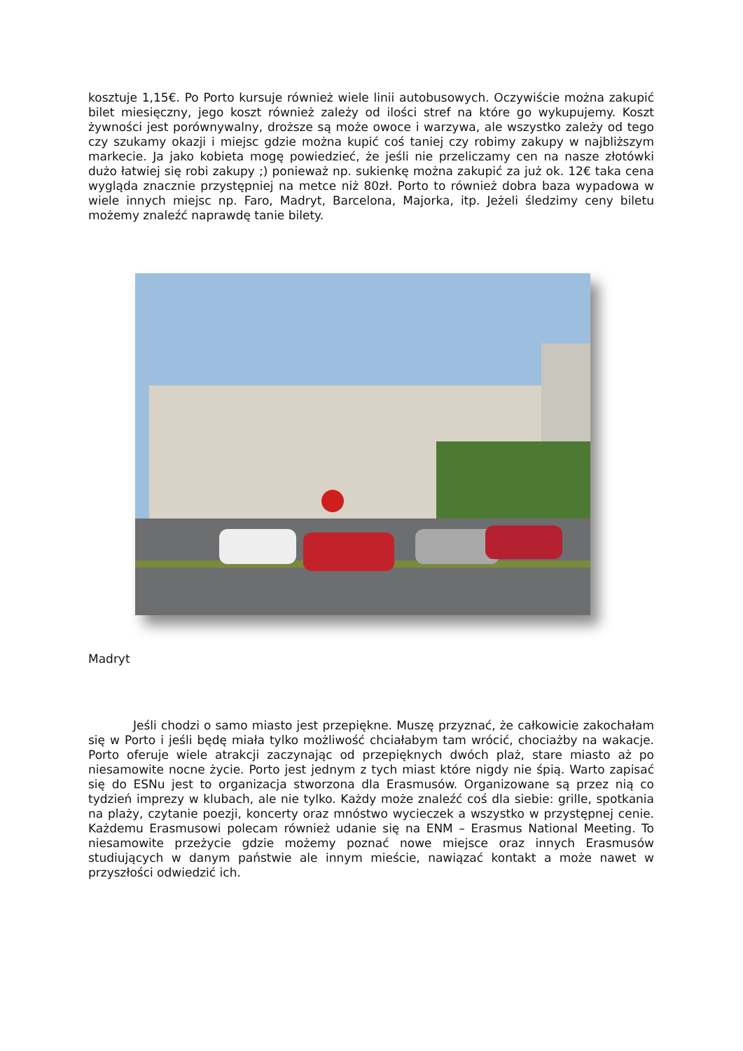kosztuje 1,15€. Po Porto kursuje również wiele linii autobusowych. Oczywiście można zakupić bilet miesięczny, jego koszt również zależy od ilości stref na które go wykupujemy. Koszt żywności jest porównywalny, droższe są może owoce i warzywa, ale wszystko zależy od tego czy szukamy okazji i miejsc gdzie można kupić coś taniej czy robimy zakupy w najbliższym markecie. Ja jako kobieta mogę powiedzieć, że jeśli nie przeliczamy cen na nasze złotówki dużo łatwiej się robi zakupy ;) ponieważ np. sukienkę można zakupić za już ok. 12€ taka cena wygląda znacznie przystępniej na metce niż 80zł. Porto to również dobra baza wypadowa w wiele innych miejsc np. Faro, Madryt, Barcelona, Majorka, itp. Jeżeli śledzimy ceny biletu możemy znaleźć naprawdę tanie bilety.
Madryt
Jeśli chodzi o samo miasto jest przepiękne. Muszę przyznać, że całkowicie zakochałam się w Porto i jeśli będę miała tylko możliwość chciałabym tam wrócić, chociażby na wakacje. Porto oferuje wiele atrakcji zaczynając od przepięknych dwóch plaż, stare miasto aż po niesamowite nocne życie. Porto jest jednym z tych miast które nigdy nie śpią. Warto zapisać się do ESNu jest to organizacja stworzona dla Erasmusów. Organizowane są przez nią co tydzień imprezy w klubach, ale nie tylko. Każdy może znaleźć coś dla siebie: grille, spotkania na plaży, czytanie poezji, koncerty oraz mnóstwo wycieczek a wszystko w przystępnej cenie. Każdemu Erasmusowi polecam również udanie się na ENM – Erasmus National Meeting. To niesamowite przeżycie gdzie możemy poznać nowe miejsce oraz innych Erasmusów studiujących w danym państwie ale innym mieście, nawiązać kontakt a może nawet w przyszłości odwiedzić ich.